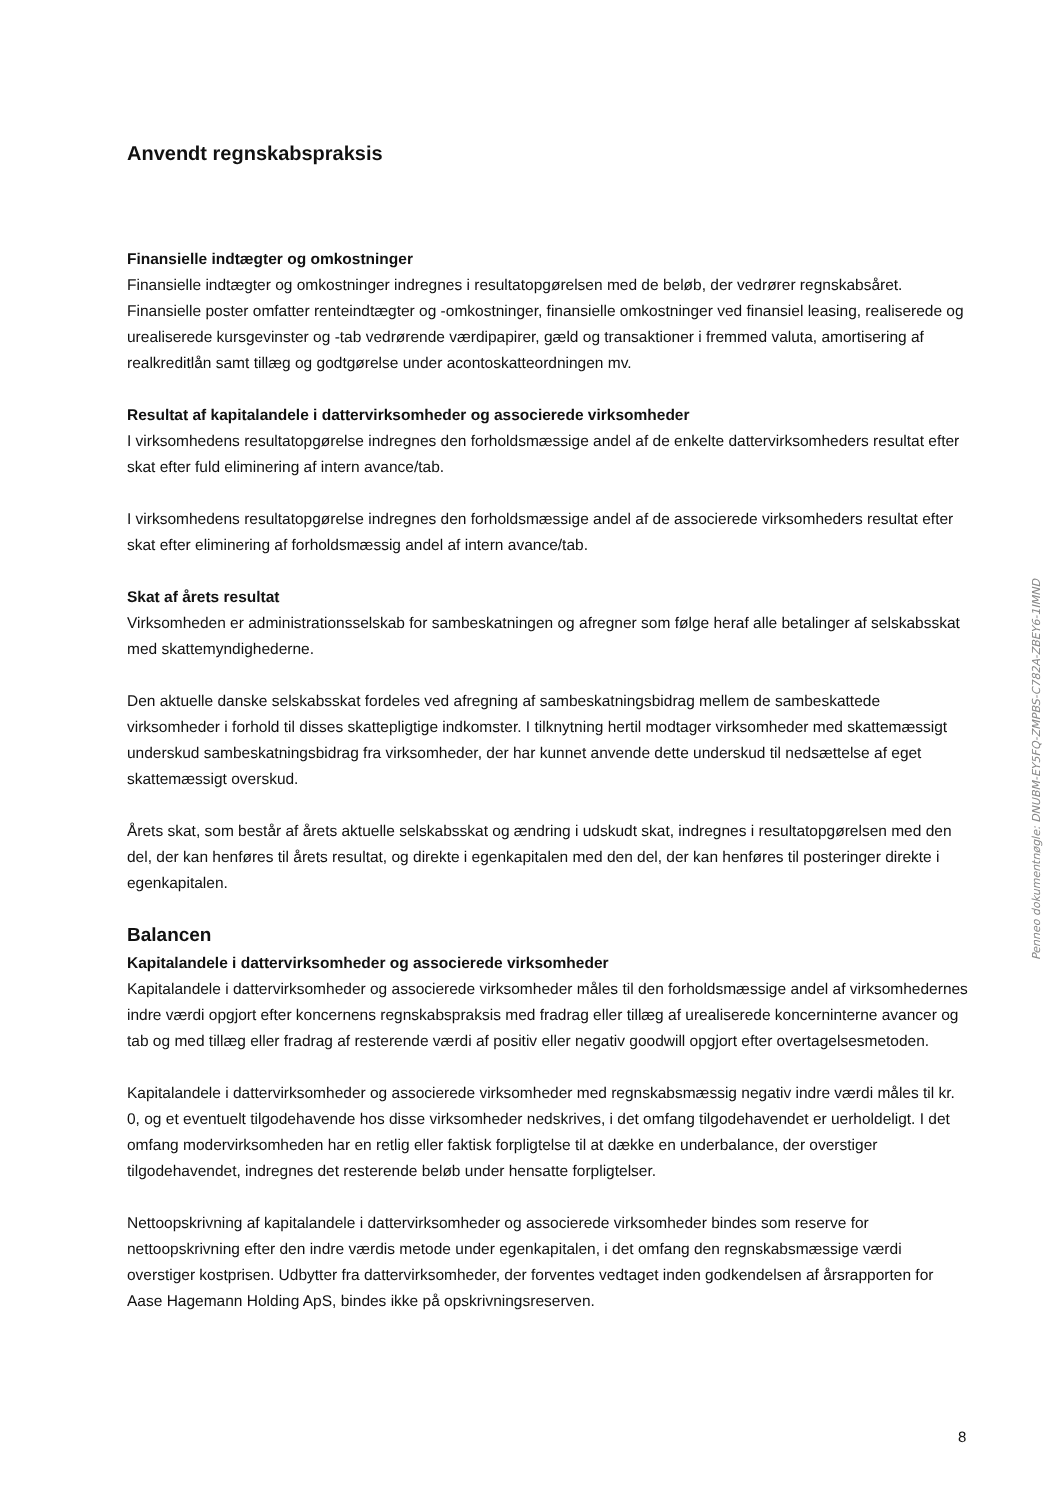Anvendt regnskabspraksis
Finansielle indtægter og omkostninger
Finansielle indtægter og omkostninger indregnes i resultatopgørelsen med de beløb, der vedrører regnskabsåret. Finansielle poster omfatter renteindtægter og -omkostninger, finansielle omkostninger ved finansiel leasing, realiserede og urealiserede kursgevinster og -tab vedrørende værdipapirer, gæld og transaktioner i fremmed valuta, amortisering af realkreditlån samt tillæg og godtgørelse under acontoskatteordningen mv.
Resultat af kapitalandele i dattervirksomheder og associerede virksomheder
I virksomhedens resultatopgørelse indregnes den forholdsmæssige andel af de enkelte dattervirksomheders resultat efter skat efter fuld eliminering af intern avance/tab.
I virksomhedens resultatopgørelse indregnes den forholdsmæssige andel af de associerede virksomheders resultat efter skat efter eliminering af forholdsmæssig andel af intern avance/tab.
Skat af årets resultat
Virksomheden er administrationsselskab for sambeskatningen og afregner som følge heraf alle betalinger af selskabsskat med skattemyndighederne.
Den aktuelle danske selskabsskat fordeles ved afregning af sambeskatningsbidrag mellem de sambeskattede virksomheder i forhold til disses skattepligtige indkomster. I tilknytning hertil modtager virksomheder med skattemæssigt underskud sambeskatningsbidrag fra virksomheder, der har kunnet anvende dette underskud til nedsættelse af eget skattemæssigt overskud.
Årets skat, som består af årets aktuelle selskabsskat og ændring i udskudt skat, indregnes i resultatopgørelsen med den del, der kan henføres til årets resultat, og direkte i egenkapitalen med den del, der kan henføres til posteringer direkte i egenkapitalen.
Balancen
Kapitalandele i dattervirksomheder og associerede virksomheder
Kapitalandele i dattervirksomheder og associerede virksomheder måles til den forholdsmæssige andel af virksomhedernes indre værdi opgjort efter koncernens regnskabspraksis med fradrag eller tillæg af urealiserede koncerninterne avancer og tab og med tillæg eller fradrag af resterende værdi af positiv eller negativ goodwill opgjort efter overtagelsesmetoden.
Kapitalandele i dattervirksomheder og associerede virksomheder med regnskabsmæssig negativ indre værdi måles til kr. 0, og et eventuelt tilgodehavende hos disse virksomheder nedskrives, i det omfang tilgodehavendet er uerholdeligt. I det omfang modervirksomheden har en retlig eller faktisk forpligtelse til at dække en underbalance, der overstiger tilgodehavendet, indregnes det resterende beløb under hensatte forpligtelser.
Nettoopskrivning af kapitalandele i dattervirksomheder og associerede virksomheder bindes som reserve for nettoopskrivning efter den indre værdis metode under egenkapitalen, i det omfang den regnskabsmæssige værdi overstiger kostprisen. Udbytter fra dattervirksomheder, der forventes vedtaget inden godkendelsen af årsrapporten for Aase Hagemann Holding ApS, bindes ikke på opskrivningsreserven.
Penneo dokumentnøgle: DNUBM-EY5FQ-ZMPBS-C782A-ZBEY6-1IMND
8